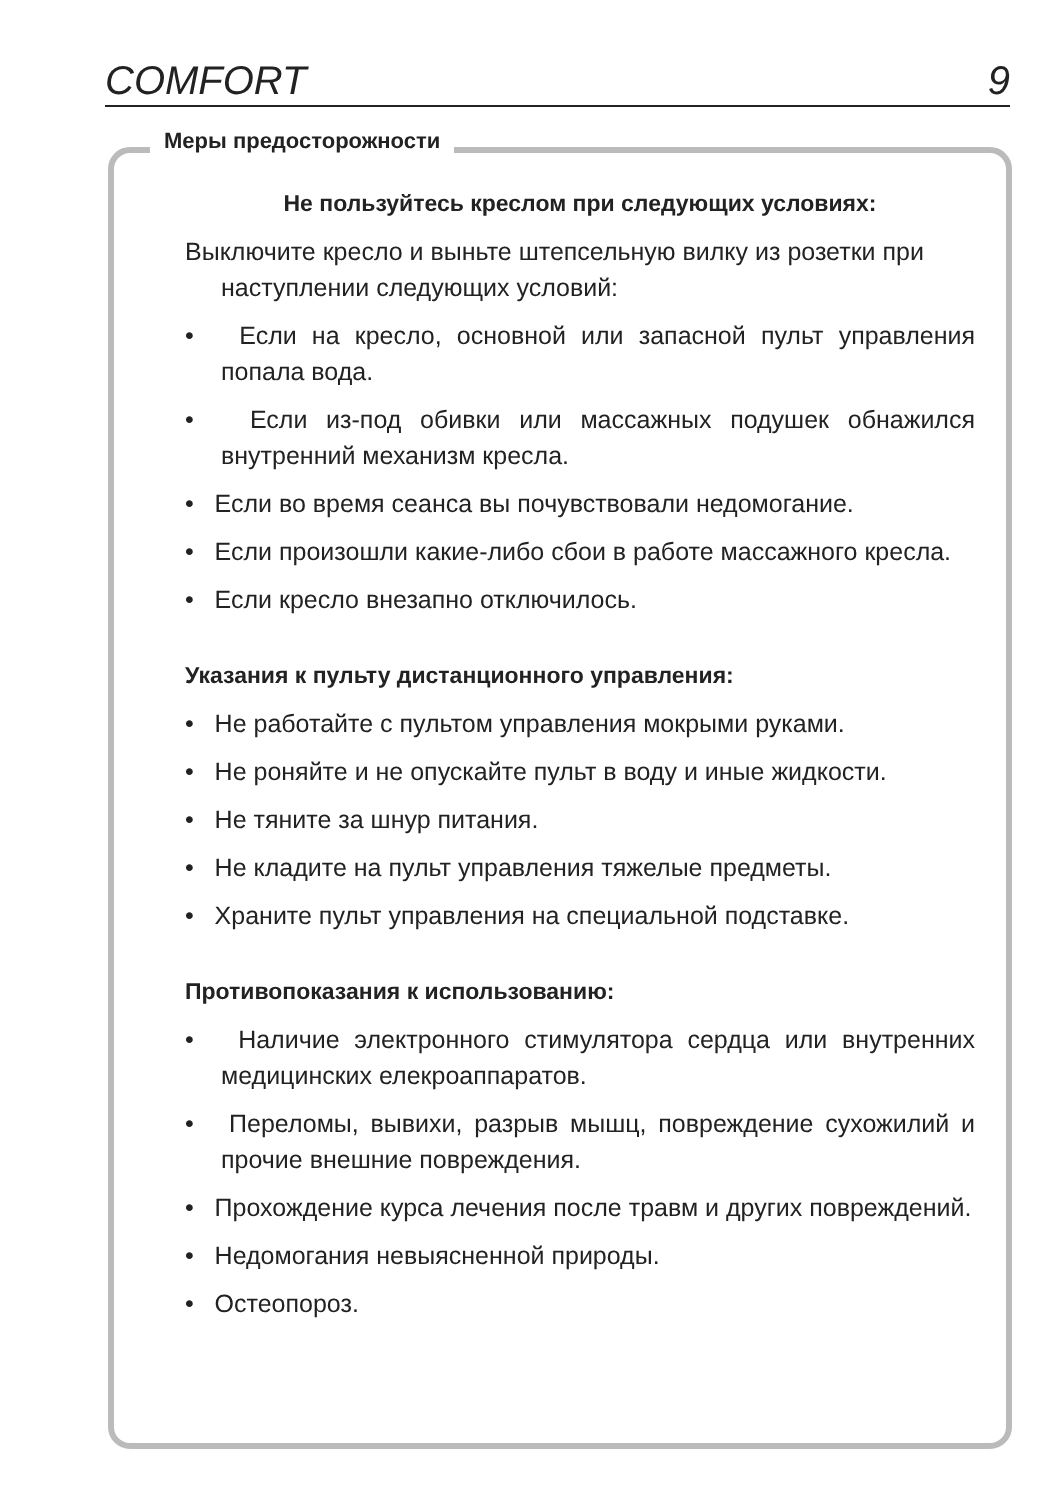COMFORT 9
Меры предосторожности
Не пользуйтесь креслом при следующих условиях:
Выключите кресло и выньте штепсельную вилку из розетки при наступлении следующих условий:
• Если на кресло, основной или запасной пульт управления попала вода.
• Если из-под обивки или массажных подушек обнажился внутренний механизм кресла.
• Если во время сеанса вы почувствовали недомогание.
• Если произошли какие-либо сбои в работе массажного кресла.
• Если кресло внезапно отключилось.
Указания к пульту дистанционного управления:
• Не работайте с пультом управления мокрыми руками.
• Не роняйте и не опускайте пульт в воду и иные жидкости.
• Не тяните за шнур питания.
• Не кладите на пульт управления тяжелые предметы.
• Храните пульт управления на специальной подставке.
Противопоказания к использованию:
• Наличие электронного стимулятора сердца или внутренних медицинских елекроаппаратов.
• Переломы, вывихи, разрыв мышц, повреждение сухожилий и прочие внешние повреждения.
• Прохождение курса лечения после травм и других повреждений.
• Недомогания невыясненной природы.
• Остеопороз.